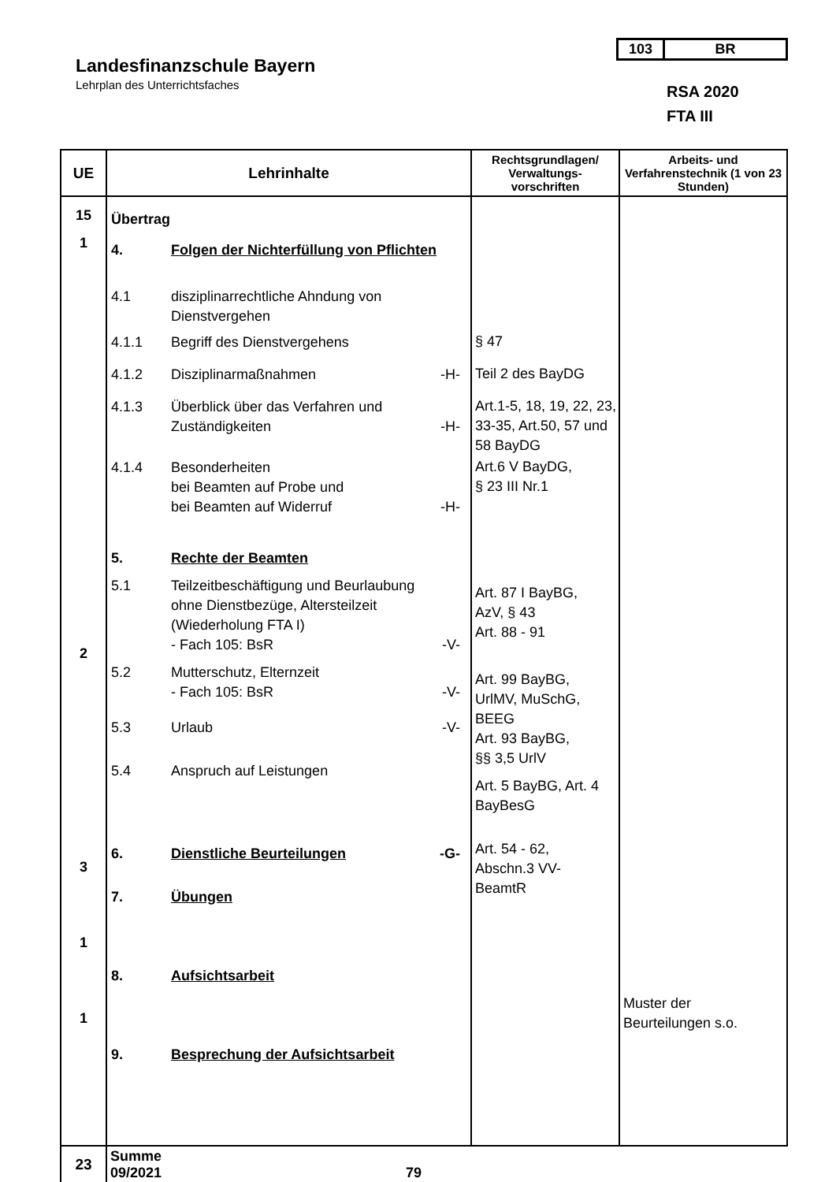Landesfinanzschule Bayern
Lehrplan des Unterrichtsfaches
103 BR
RSA 2020
FTA III
| UE | Lehrinhalte | Rechtsgrundlagen/ Verwaltungs- vorschriften | Arbeits- und Verfahrenstechnik (1 von 23 Stunden) |
| --- | --- | --- | --- |
| 15 1 2 3 1 1 | Übertrag 4. Folgen der Nichterfüllung von Pflichten 4.1 disziplinarrechtliche Ahndung von Dienstvergehen 4.1.1 Begriff des Dienstvergehens 4.1.2 Disziplinarmaßnahmen -H- 4.1.3 Überblick über das Verfahren und Zuständigkeiten -H- 4.1.4 Besonderheiten bei Beamten auf Probe und bei Beamten auf Widerruf -H- 5. Rechte der Beamten 5.1 Teilzeitbeschäftigung und Beurlaubung ohne Dienstbezüge, Altersteilzeit (Wiederholung FTA I) - Fach 105: BsR -V- 5.2 Mutterschutz, Elternzeit - Fach 105: BsR -V- 5.3 Urlaub -V- 5.4 Anspruch auf Leistungen 6. Dienstliche Beurteilungen -G- 7. Übungen 8. Aufsichtsarbeit 9. Besprechung der Aufsichtsarbeit | § 47 Teil 2 des BayDG Art.1-5, 18, 19, 22, 23, 33-35, Art.50, 57 und 58 BayDG Art.6 V BayDG, § 23 III Nr.1 Art. 87 I BayBG, AzV, § 43 Art. 88 - 91 Art. 99 BayBG, UrlMV, MuSchG, BEEG Art. 93 BayBG, §§ 3,5 UrlV Art. 5 BayBG, Art. 4 BayBesG Art. 54 - 62, Abschn.3 VV- BeamtR | Muster der Beurteilungen s.o. |
| 23 | Summe 09/2021 79 | | |